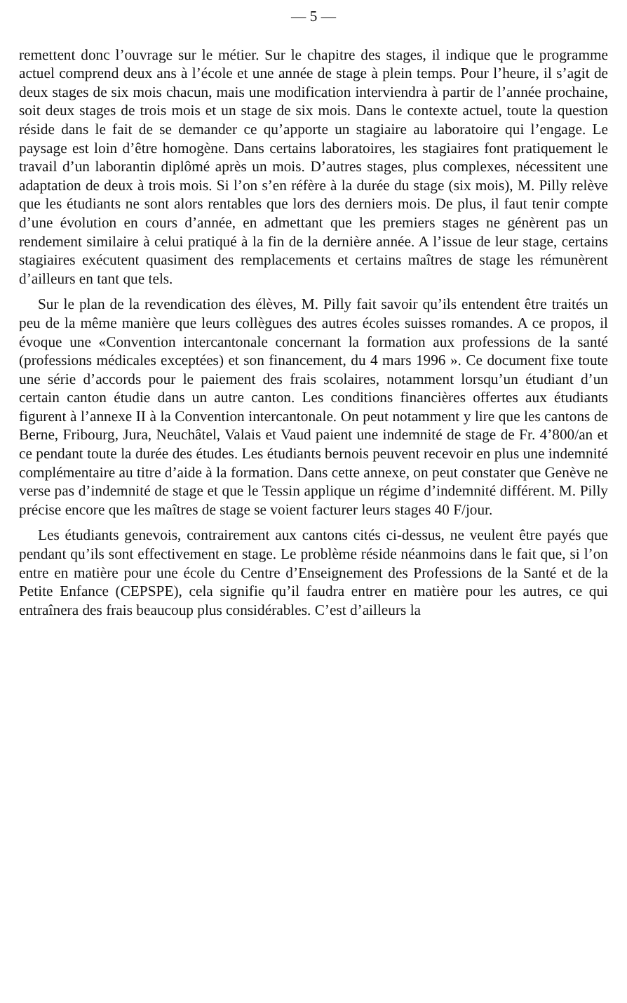— 5 —
remettent donc l’ouvrage sur le métier. Sur le chapitre des stages, il indique que le programme actuel comprend deux ans à l’école et une année de stage à plein temps. Pour l’heure, il s’agit de deux stages de six mois chacun, mais une modification interviendra à partir de l’année prochaine, soit deux stages de trois mois et un stage de six mois. Dans le contexte actuel, toute la question réside dans le fait de se demander ce qu’apporte un stagiaire au laboratoire qui l’engage. Le paysage est loin d’être homogène. Dans certains laboratoires, les stagiaires font pratiquement le travail d’un laborantin diplômé après un mois. D’autres stages, plus complexes, nécessitent une adaptation de deux à trois mois. Si l’on s’en réfère à la durée du stage (six mois), M. Pilly relève que les étudiants ne sont alors rentables que lors des derniers mois. De plus, il faut tenir compte d’une évolution en cours d’année, en admettant que les premiers stages ne génèrent pas un rendement similaire à celui pratiqué à la fin de la dernière année. A l’issue de leur stage, certains stagiaires exécutent quasiment des remplacements et certains maîtres de stage les rémunèrent d’ailleurs en tant que tels.
Sur le plan de la revendication des élèves, M. Pilly fait savoir qu’ils entendent être traités un peu de la même manière que leurs collègues des autres écoles suisses romandes. A ce propos, il évoque une «Convention intercantonale concernant la formation aux professions de la santé (professions médicales exceptées) et son financement, du 4 mars 1996 ». Ce document fixe toute une série d’accords pour le paiement des frais scolaires, notamment lorsqu’un étudiant d’un certain canton étudie dans un autre canton. Les conditions financières offertes aux étudiants figurent à l’annexe II à la Convention intercantonale. On peut notamment y lire que les cantons de Berne, Fribourg, Jura, Neuchâtel, Valais et Vaud paient une indemnité de stage de Fr. 4’800/an et ce pendant toute la durée des études. Les étudiants bernois peuvent recevoir en plus une indemnité complémentaire au titre d’aide à la formation. Dans cette annexe, on peut constater que Genève ne verse pas d’indemnité de stage et que le Tessin applique un régime d’indemnité différent. M. Pilly précise encore que les maîtres de stage se voient facturer leurs stages 40 F/jour.
Les étudiants genevois, contrairement aux cantons cités ci-dessus, ne veulent être payés que pendant qu’ils sont effectivement en stage. Le problème réside néanmoins dans le fait que, si l’on entre en matière pour une école du Centre d’Enseignement des Professions de la Santé et de la Petite Enfance (CEPSPE), cela signifie qu’il faudra entrer en matière pour les autres, ce qui entraînera des frais beaucoup plus considérables. C’est d’ailleurs la